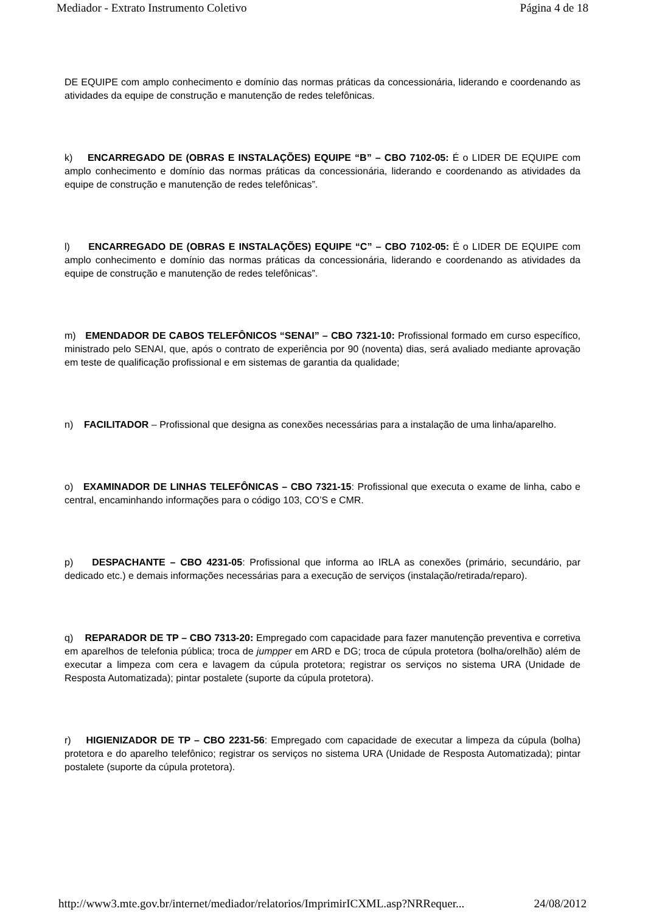Mediador - Extrato Instrumento Coletivo Página 4 de 18
DE EQUIPE com amplo conhecimento e domínio das normas práticas da concessionária, liderando e coordenando as atividades da equipe de construção e manutenção de redes telefônicas.
k) ENCARREGADO DE (OBRAS E INSTALAÇÕES) EQUIPE “B” – CBO 7102-05: É o LIDER DE EQUIPE com amplo conhecimento e domínio das normas práticas da concessionária, liderando e coordenando as atividades da equipe de construção e manutenção de redes telefônicas”.
l) ENCARREGADO DE (OBRAS E INSTALAÇÕES) EQUIPE “C” – CBO 7102-05: É o LIDER DE EQUIPE com amplo conhecimento e domínio das normas práticas da concessionária, liderando e coordenando as atividades da equipe de construção e manutenção de redes telefônicas”.
m) EMENDADOR DE CABOS TELEFÔNICOS “SENAI” – CBO 7321-10: Profissional formado em curso específico, ministrado pelo SENAI, que, após o contrato de experiência por 90 (noventa) dias, será avaliado mediante aprovação em teste de qualificação profissional e em sistemas de garantia da qualidade;
n) FACILITADOR – Profissional que designa as conexões necessárias para a instalação de uma linha/aparelho.
o) EXAMINADOR DE LINHAS TELEFÔNICAS – CBO 7321-15: Profissional que executa o exame de linha, cabo e central, encaminhando informações para o código 103, CO’S e CMR.
p) DESPACHANTE – CBO 4231-05: Profissional que informa ao IRLA as conexões (primário, secundário, par dedicado etc.) e demais informações necessárias para a execução de serviços (instalação/retirada/reparo).
q) REPARADOR DE TP – CBO 7313-20: Empregado com capacidade para fazer manutenção preventiva e corretiva em aparelhos de telefonia pública; troca de jumpper em ARD e DG; troca de cúpula protetora (bolha/orelhão) além de executar a limpeza com cera e lavagem da cúpula protetora; registrar os serviços no sistema URA (Unidade de Resposta Automatizada); pintar postalete (suporte da cúpula protetora).
r) HIGIENIZADOR DE TP – CBO 2231-56: Empregado com capacidade de executar a limpeza da cúpula (bolha) protetora e do aparelho telefônico; registrar os serviços no sistema URA (Unidade de Resposta Automatizada); pintar postalete (suporte da cúpula protetora).
http://www3.mte.gov.br/internet/mediador/relatorios/ImprimirICXML.asp?NRRequer... 24/08/2012